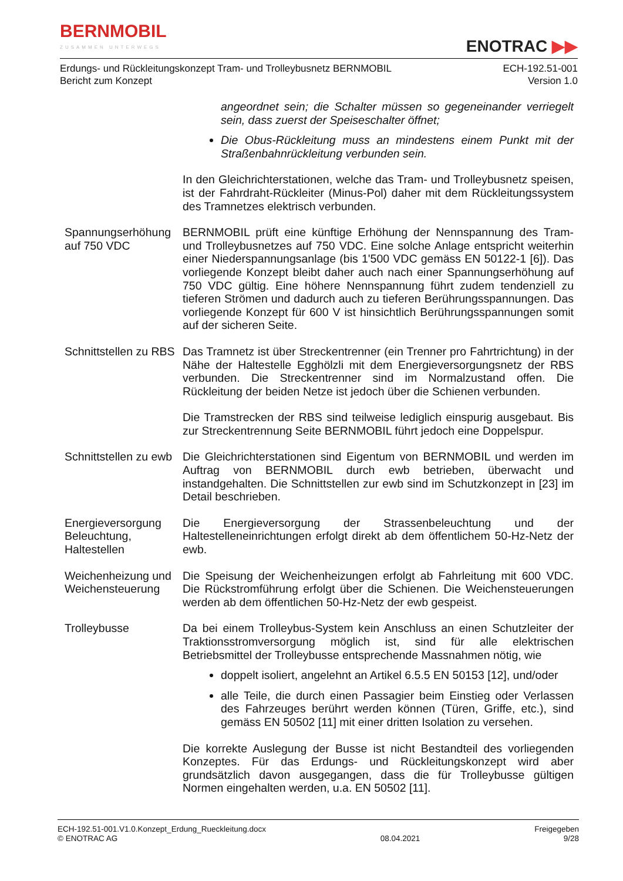BERNMOBIL
ZUSAMMEN UNTERWEGS
ENOTRAC ▶▶
Erdungs- und Rückleitungskonzept Tram- und Trolleybusnetz BERNMOBIL
Bericht zum Konzept
ECH-192.51-001
Version 1.0
angeordnet sein; die Schalter müssen so gegeneinander verriegelt sein, dass zuerst der Speiseschalter öffnet;
Die Obus-Rückleitung muss an mindestens einem Punkt mit der Straßenbahnrückleitung verbunden sein.
In den Gleichrichterstationen, welche das Tram- und Trolleybusnetz speisen, ist der Fahrdraht-Rückleiter (Minus-Pol) daher mit dem Rückleitungssystem des Tramnetzes elektrisch verbunden.
Spannungserhöhung auf 750 VDC
BERNMOBIL prüft eine künftige Erhöhung der Nennspannung des Tram- und Trolleybusnetzes auf 750 VDC. Eine solche Anlage entspricht weiterhin einer Niederspannungsanlage (bis 1'500 VDC gemäss EN 50122-1 [6]). Das vorliegende Konzept bleibt daher auch nach einer Spannungserhöhung auf 750 VDC gültig. Eine höhere Nennspannung führt zudem tendenziell zu tieferen Strömen und dadurch auch zu tieferen Berührungsspannungen. Das vorliegende Konzept für 600 V ist hinsichtlich Berührungsspannungen somit auf der sicheren Seite.
Schnittstellen zu RBS
Das Tramnetz ist über Streckentrenner (ein Trenner pro Fahrtrichtung) in der Nähe der Haltestelle Egghölzli mit dem Energieversorgungsnetz der RBS verbunden. Die Streckentrenner sind im Normalzustand offen. Die Rückleitung der beiden Netze ist jedoch über die Schienen verbunden.
Die Tramstrecken der RBS sind teilweise lediglich einspurig ausgebaut. Bis zur Streckentrennung Seite BERNMOBIL führt jedoch eine Doppelspur.
Schnittstellen zu ewb
Die Gleichrichterstationen sind Eigentum von BERNMOBIL und werden im Auftrag von BERNMOBIL durch ewb betrieben, überwacht und instandgehalten. Die Schnittstellen zur ewb sind im Schutzkonzept in [23] im Detail beschrieben.
Energieversorgung Beleuchtung, Haltestellen
Die Energieversorgung der Strassenbeleuchtung und der Haltestelleneinrichtungen erfolgt direkt ab dem öffentlichem 50-Hz-Netz der ewb.
Weichenheizung und Weichensteuerung
Die Speisung der Weichenheizungen erfolgt ab Fahrleitung mit 600 VDC. Die Rückstromführung erfolgt über die Schienen. Die Weichensteuerungen werden ab dem öffentlichen 50-Hz-Netz der ewb gespeist.
Trolleybusse Da bei einem Trolleybus-System kein Anschluss an einen Schutzleiter der Traktionsstromversorgung möglich ist, sind für alle elektrischen Betriebsmittel der Trolleybusse entsprechende Massnahmen nötig, wie
doppelt isoliert, angelehnt an Artikel 6.5.5 EN 50153 [12], und/oder
alle Teile, die durch einen Passagier beim Einstieg oder Verlassen des Fahrzeuges berührt werden können (Türen, Griffe, etc.), sind gemäss EN 50502 [11] mit einer dritten Isolation zu versehen.
Die korrekte Auslegung der Busse ist nicht Bestandteil des vorliegenden Konzeptes. Für das Erdungs- und Rückleitungskonzept wird aber grundsätzlich davon ausgegangen, dass die für Trolleybusse gültigen Normen eingehalten werden, u.a. EN 50502 [11].
ECH-192.51-001.V1.0.Konzept_Erdung_Rueckleitung.docx
© ENOTRAC AG
08.04.2021 Freigegeben
9/28